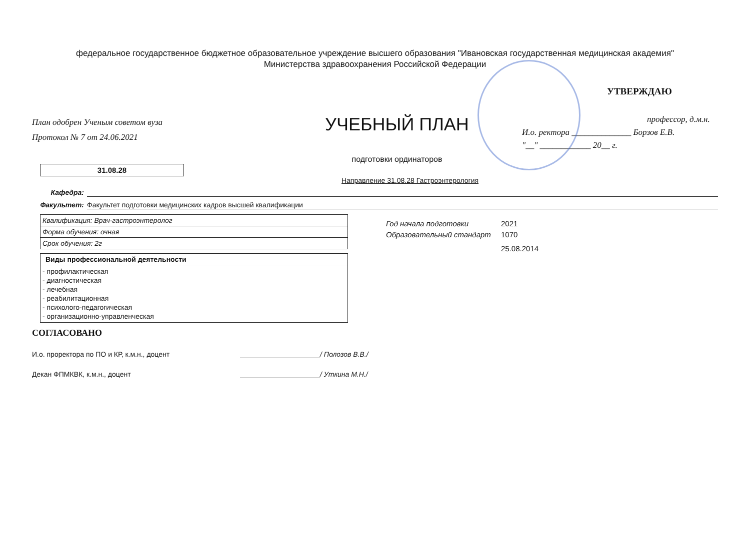федеральное государственное бюджетное образовательное учреждение высшего образования "Ивановская государственная медицинская академия"
Министерства здравоохранения Российской Федерации
План одобрен Ученым советом вуза
Протокол № 7 от 24.06.2021
УЧЕБНЫЙ ПЛАН
подготовки ординаторов
УТВЕРЖДАЮ
профессор, д.м.н.
И.о. ректора ______________ Борзов Е.В.
"__" ____________ 20__ г.
31.08.28
Направление 31.08.28 Гастроэнтерология
Кафедра:
Факультет: Факультет подготовки медицинских кадров высшей квалификации
| Квалификация: Врач-гастроэнтеролог |
| Форма обучения: очная |
| Срок обучения: 2г |
| Виды профессиональной деятельности |
| --- |
| - профилактическая - диагностическая - лечебная - реабилитационная - психолого-педагогическая - организационно-управленческая |
Год начала подготовки 2021
Образовательный стандарт 1070
25.08.2014
СОГЛАСОВАНО
И.о. проректора по ПО и КР, к.м.н., доцент / Полозов В.В./
Декан ФПМКВК, к.м.н., доцент / Уткина М.Н./